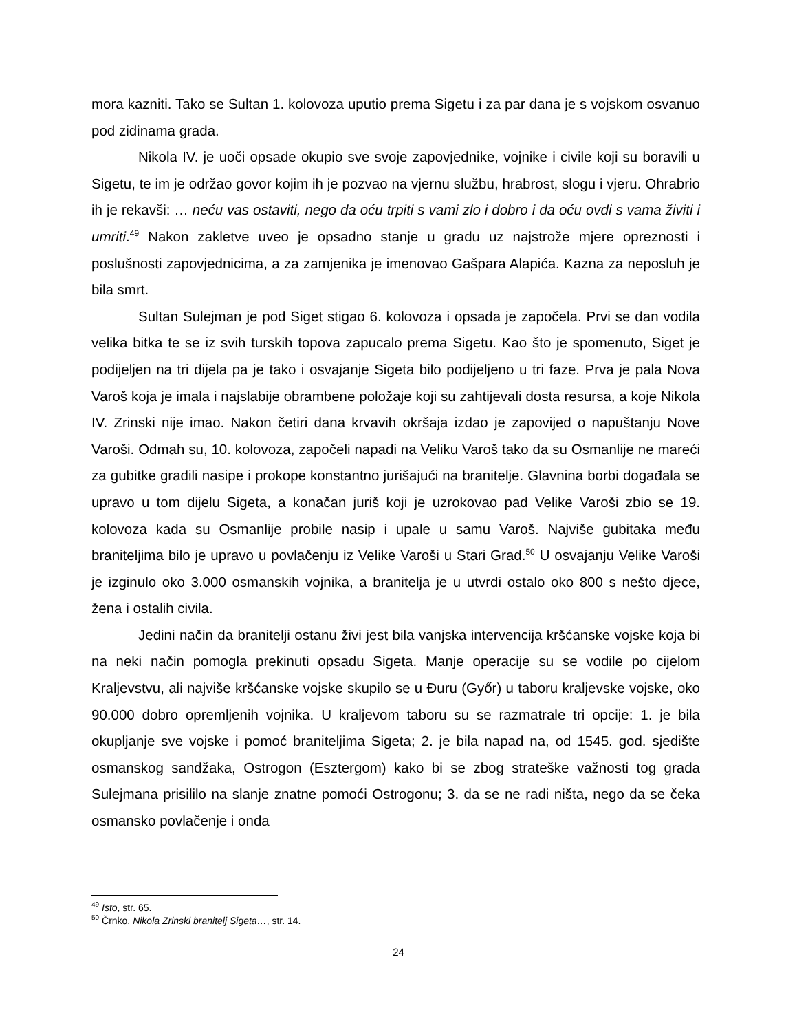mora kazniti. Tako se Sultan 1. kolovoza uputio prema Sigetu i za par dana je s vojskom osvanuo pod zidinama grada.
Nikola IV. je uoči opsade okupio sve svoje zapovjednike, vojnike i civile koji su boravili u Sigetu, te im je održao govor kojim ih je pozvao na vjernu službu, hrabrost, slogu i vjeru. Ohrabrio ih je rekavši: … neću vas ostaviti, nego da oću trpiti s vami zlo i dobro i da oću ovdi s vama živiti i umriti.<sup>49</sup> Nakon zakletve uveo je opsadno stanje u gradu uz najstrože mjere opreznosti i poslušnosti zapovjednicima, a za zamjenika je imenovao Gašpara Alapića. Kazna za neposluh je bila smrt.
Sultan Sulejman je pod Siget stigao 6. kolovoza i opsada je započela. Prvi se dan vodila velika bitka te se iz svih turskih topova zapucalo prema Sigetu. Kao što je spomenuto, Siget je podijeljen na tri dijela pa je tako i osvajanje Sigeta bilo podijeljeno u tri faze. Prva je pala Nova Varoš koja je imala i najslabije obrambene položaje koji su zahtijevali dosta resursa, a koje Nikola IV. Zrinski nije imao. Nakon četiri dana krvavih okršaja izdao je zapovijed o napuštanju Nove Varoši. Odmah su, 10. kolovoza, započeli napadi na Veliku Varoš tako da su Osmanlije ne mareći za gubitke gradili nasipe i prokope konstantno jurišajući na branitelje. Glavnina borbi događala se upravo u tom dijelu Sigeta, a konačan juriš koji je uzrokovao pad Velike Varoši zbio se 19. kolovoza kada su Osmanlije probile nasip i upale u samu Varoš. Najviše gubitaka među braniteljima bilo je upravo u povlačenju iz Velike Varoši u Stari Grad.<sup>50</sup> U osvajanju Velike Varoši je izginulo oko 3.000 osmanskih vojnika, a branitelja je u utvrdi ostalo oko 800 s nešto djece, žena i ostalih civila.
Jedini način da branitelji ostanu živi jest bila vanjska intervencija kršćanske vojske koja bi na neki način pomogla prekinuti opsadu Sigeta. Manje operacije su se vodile po cijelom Kraljevstvu, ali najviše kršćanske vojske skupilo se u Đuru (Győr) u taboru kraljevske vojske, oko 90.000 dobro opremljenih vojnika. U kraljevom taboru su se razmatrale tri opcije: 1. je bila okupljanje sve vojske i pomoć braniteljima Sigeta; 2. je bila napad na, od 1545. god. sjedište osmanskog sandžaka, Ostrogon (Esztergom) kako bi se zbog strateške važnosti tog grada Sulejmana prisililo na slanje znatne pomoći Ostrogonu; 3. da se ne radi ništa, nego da se čeka osmansko povlačenje i onda
<sup>49</sup> Isto, str. 65.
<sup>50</sup> Črnko, Nikola Zrinski branitelj Sigeta…, str. 14.
24